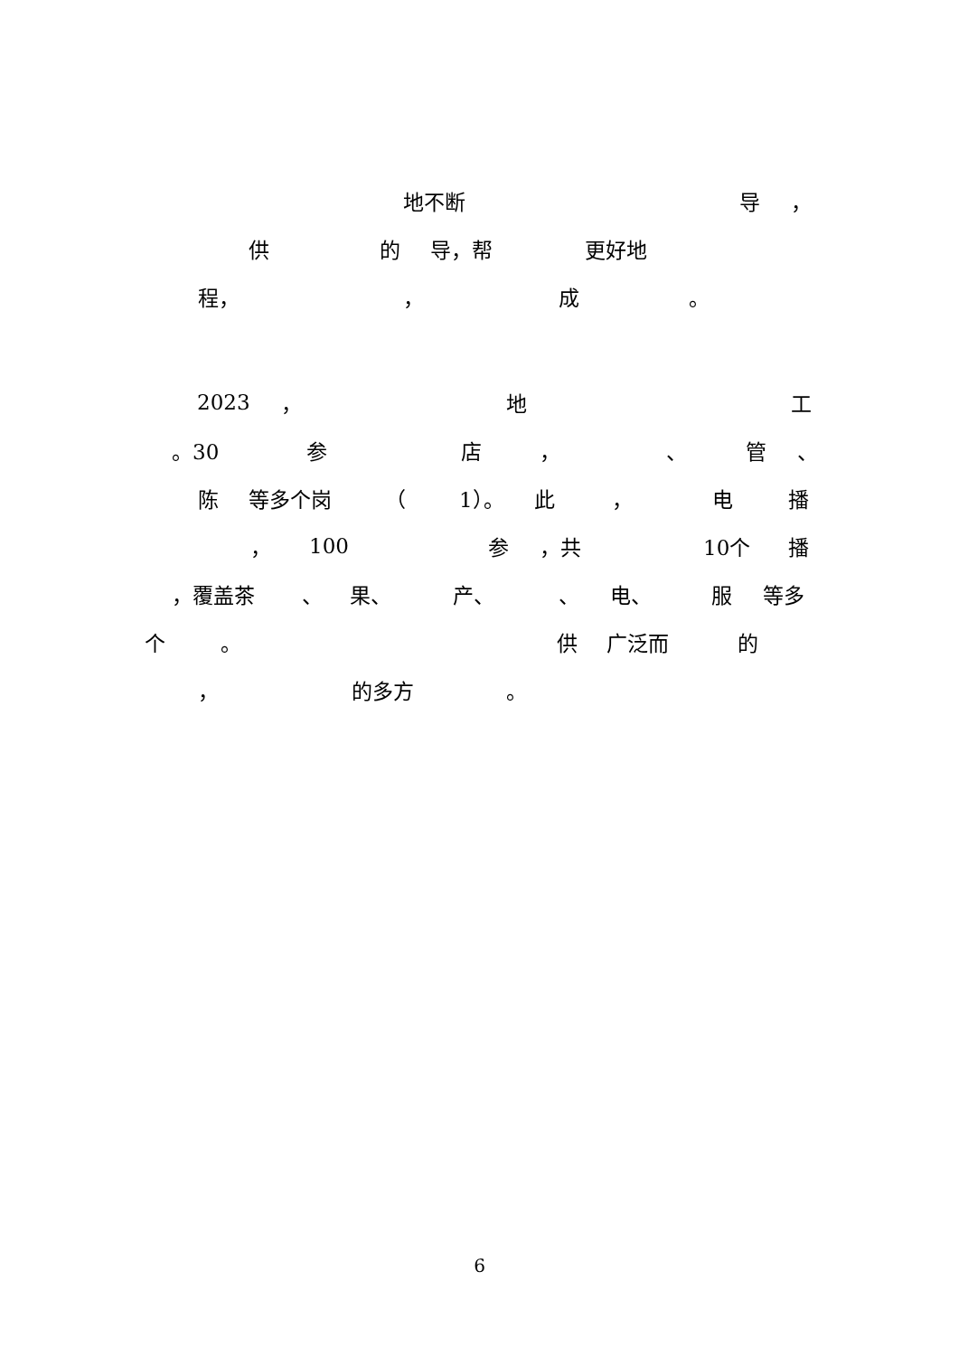地不断 导 ，
供 的 导，帮 更好地
程， ， 成 。
2023 ， 地 工
。30 参 店 ， 、 管 、
陈 等多个岗 （ 1）。 此 ， 电 播
， 100 参 ，共 10个 播
，覆盖茶 、 果、 产、 、 电、 服 等多
个 。 供 广泛而 的
， 的多方 。
6